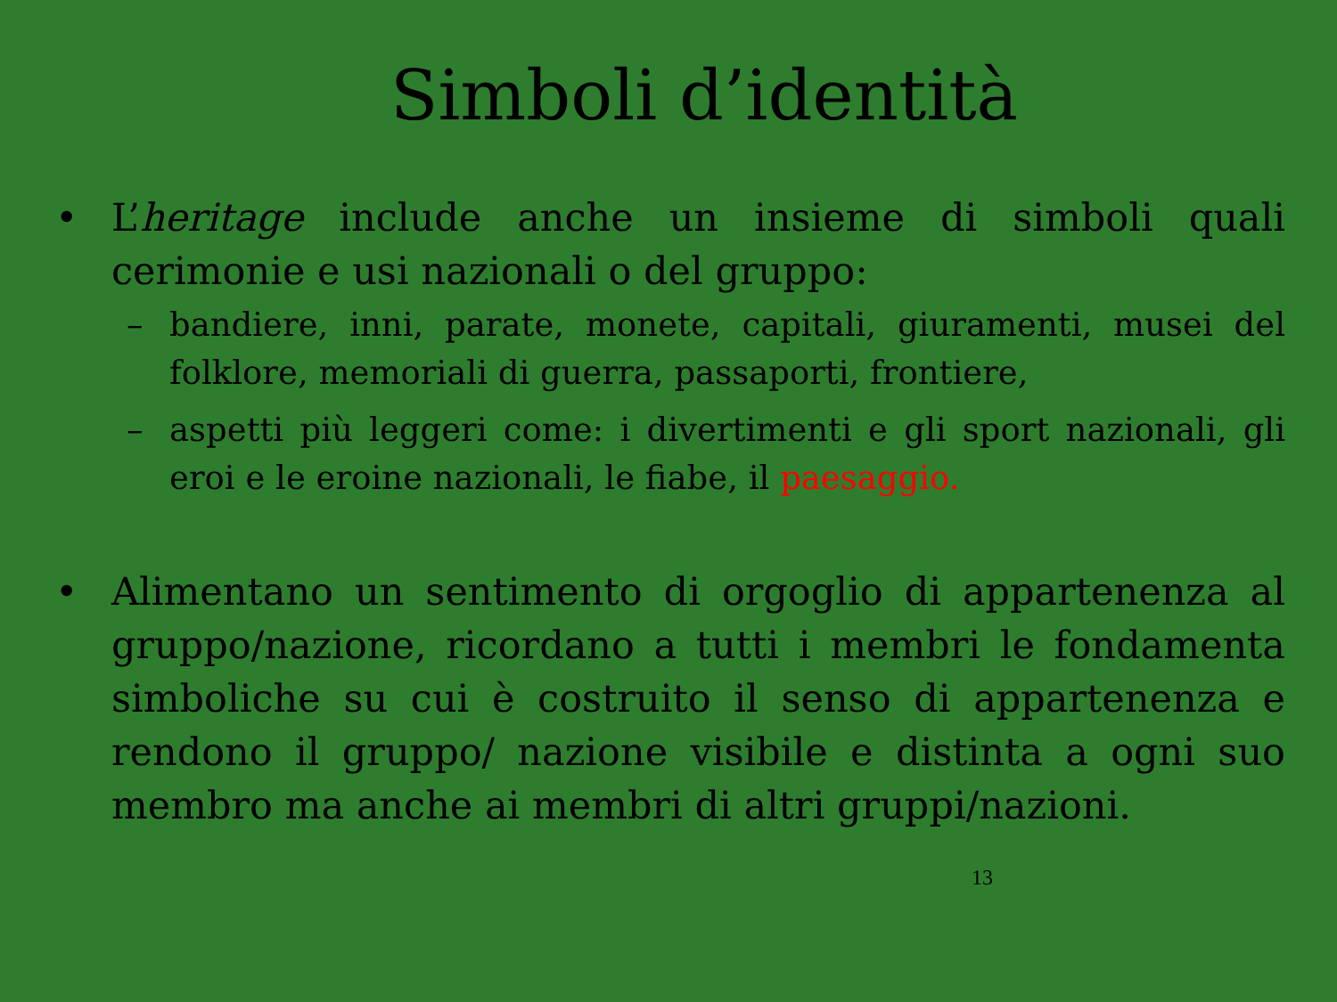Simboli d’identità
• L’heritage include anche un insieme di simboli quali cerimonie e usi nazionali o del gruppo:
– bandiere, inni, parate, monete, capitali, giuramenti, musei del folklore, memoriali di guerra, passaporti, frontiere,
– aspetti più leggeri come: i divertimenti e gli sport nazionali, gli eroi e le eroine nazionali, le fiabe, il paesaggio.
• Alimentano un sentimento di orgoglio di appartenenza al gruppo/nazione, ricordano a tutti i membri le fondamenta simboliche su cui è costruito il senso di appartenenza e rendono il gruppo/ nazione visibile e distinta a ogni suo membro ma anche ai membri di altri gruppi/nazioni.
13